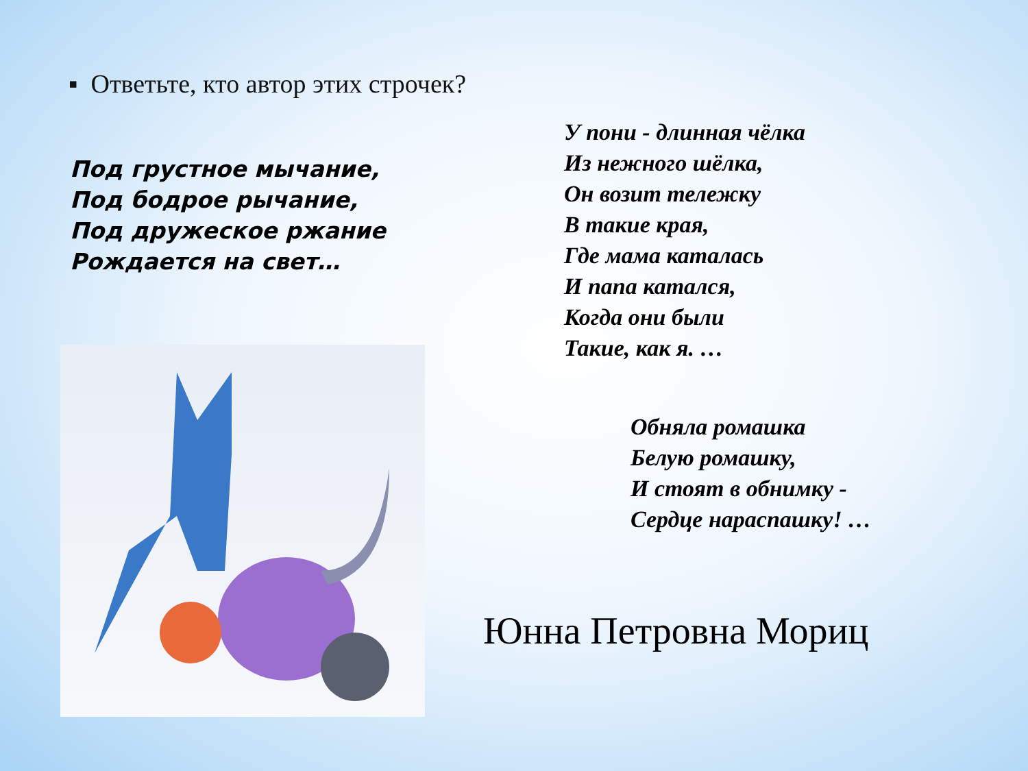▪ Ответьте, кто автор этих строчек?
У пони - длинная чёлка
Из нежного шёлка,
Он возит тележку
В такие края,
Где мама каталась
И папа катался,
Когда они были
Такие, как я. …
Под грустное мычание,
Под бодрое рычание,
Под дружеское ржание
Рождается на свет…
Обняла ромашка
Белую ромашку,
И стоят в обнимку -
Сердце нараспашку! …
Юнна Петровна Мориц